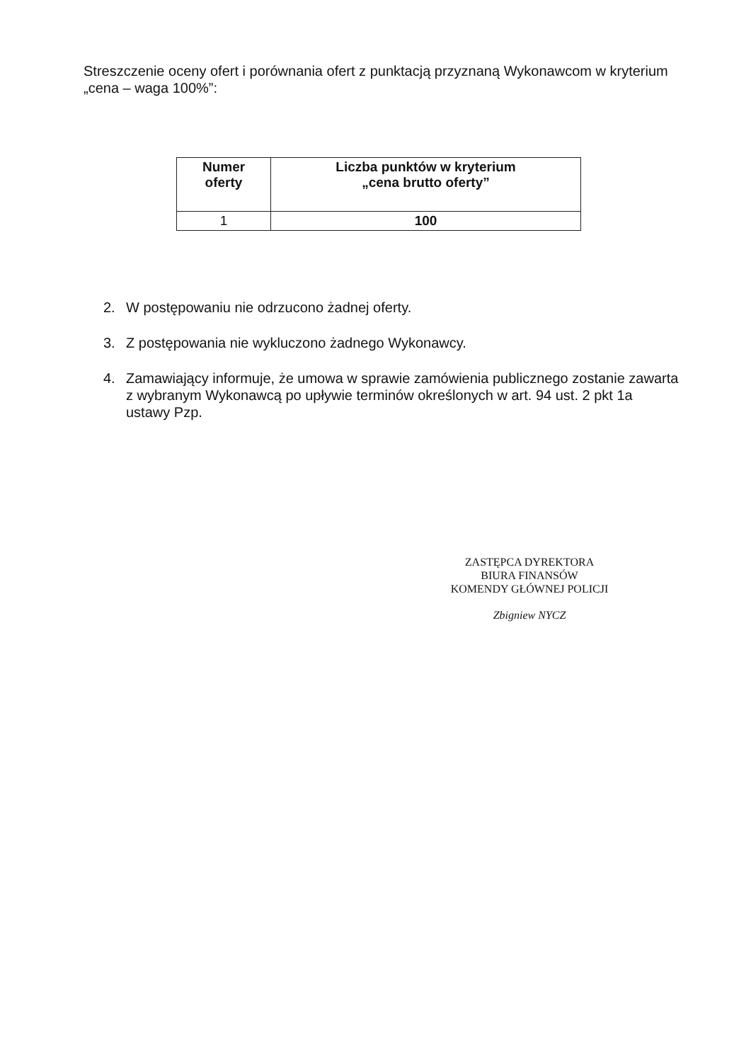Streszczenie oceny ofert i porównania ofert z punktacją przyznaną Wykonawcom w kryterium „cena – waga 100%”:
| Numer oferty | Liczba punktów w kryterium „cena brutto oferty” |
| --- | --- |
| 1 | 100 |
2. W postępowaniu nie odrzucono żadnej oferty.
3. Z postępowania nie wykluczono żadnego Wykonawcy.
4. Zamawiający informuje, że umowa w sprawie zamówienia publicznego zostanie zawarta z wybranym Wykonawcą po upływie terminów określonych w art. 94 ust. 2 pkt 1a ustawy Pzp.
ZASTĘPCA DYREKTORA
BIURA FINANSÓW
KOMENDY GŁÓWNEJ POLICJI
Zbigniew NYCZ